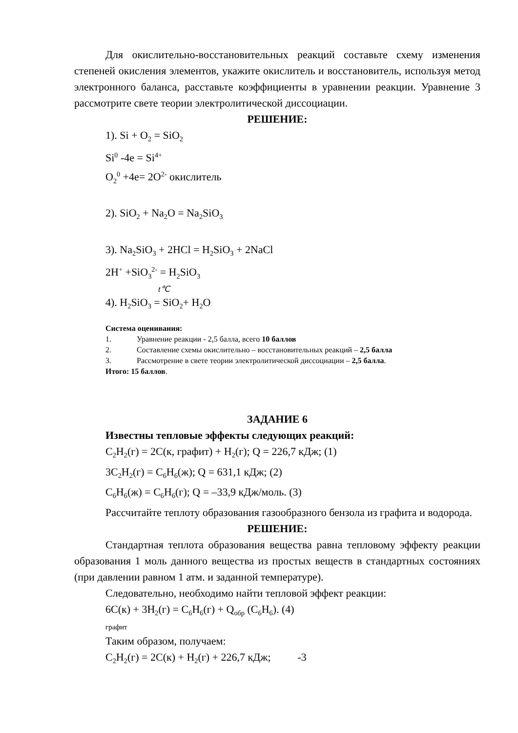Для окислительно-восстановительных реакций составьте схему изменения степеней окисления элементов, укажите окислитель и восстановитель, используя метод электронного баланса, расставьте коэффициенты в уравнении реакции. Уравнение 3 рассмотрите свете теории электролитической диссоциации.
РЕШЕНИЕ:
1). Si + O<sub>2</sub> = SiO<sub>2</sub>
Si<sup>0</sup> -4e = Si<sup>4+</sup>
O<sub>2</sub><sup>0</sup> +4e= 2O<sup>2-</sup> окислитель
2). SiO<sub>2</sub> + Na<sub>2</sub>O = Na<sub>2</sub>SiO<sub>3</sub>
3). Na<sub>2</sub>SiO<sub>3</sub> + 2HCl = H<sub>2</sub>SiO<sub>3</sub> + 2NaCl
2H<sup>+</sup> +SiO<sub>3</sub><sup>2-</sup> = H<sub>2</sub>SiO<sub>3</sub>
t℃
4). H<sub>2</sub>SiO<sub>3</sub> = SiO<sub>2</sub>+ H<sub>2</sub>O
Система оценивания:
1. Уравнение реакции - 2,5 балла, всего 10 баллов
2. Составление схемы окислительно – восстановительных реакций – 2,5 балла
3. Рассмотрение в свете теории электролитической диссоциации – 2,5 балла.
Итого: 15 баллов.
ЗАДАНИЕ 6
Известны тепловые эффекты следующих реакций:
C<sub>2</sub>H<sub>2</sub>(г) = 2C(к, графит) + H<sub>2</sub>(г); Q = 226,7 кДж; (1)
3C<sub>2</sub>H<sub>2</sub>(г) = C<sub>6</sub>H<sub>6</sub>(ж); Q = 631,1 кДж; (2)
C<sub>6</sub>H<sub>6</sub>(ж) = C<sub>6</sub>H<sub>6</sub>(г); Q = –33,9 кДж/моль. (3)
Рассчитайте теплоту образования газообразного бензола из графита и водорода.
РЕШЕНИЕ:
Стандартная теплота образования вещества равна тепловому эффекту реакции образования 1 моль данного вещества из простых веществ в стандартных состояниях (при давлении равном 1 атм. и заданной температуре).
Следовательно, необходимо найти тепловой эффект реакции:
6C(к) + 3H<sub>2</sub>(г) = C<sub>6</sub>H<sub>6</sub>(г) + Q<sub>обр</sub> (C<sub>6</sub>H<sub>6</sub>). (4)
графит
Таким образом, получаем:
C<sub>2</sub>H<sub>2</sub>(г) = 2C(к) + H<sub>2</sub>(г) + 226,7 кДж; -3